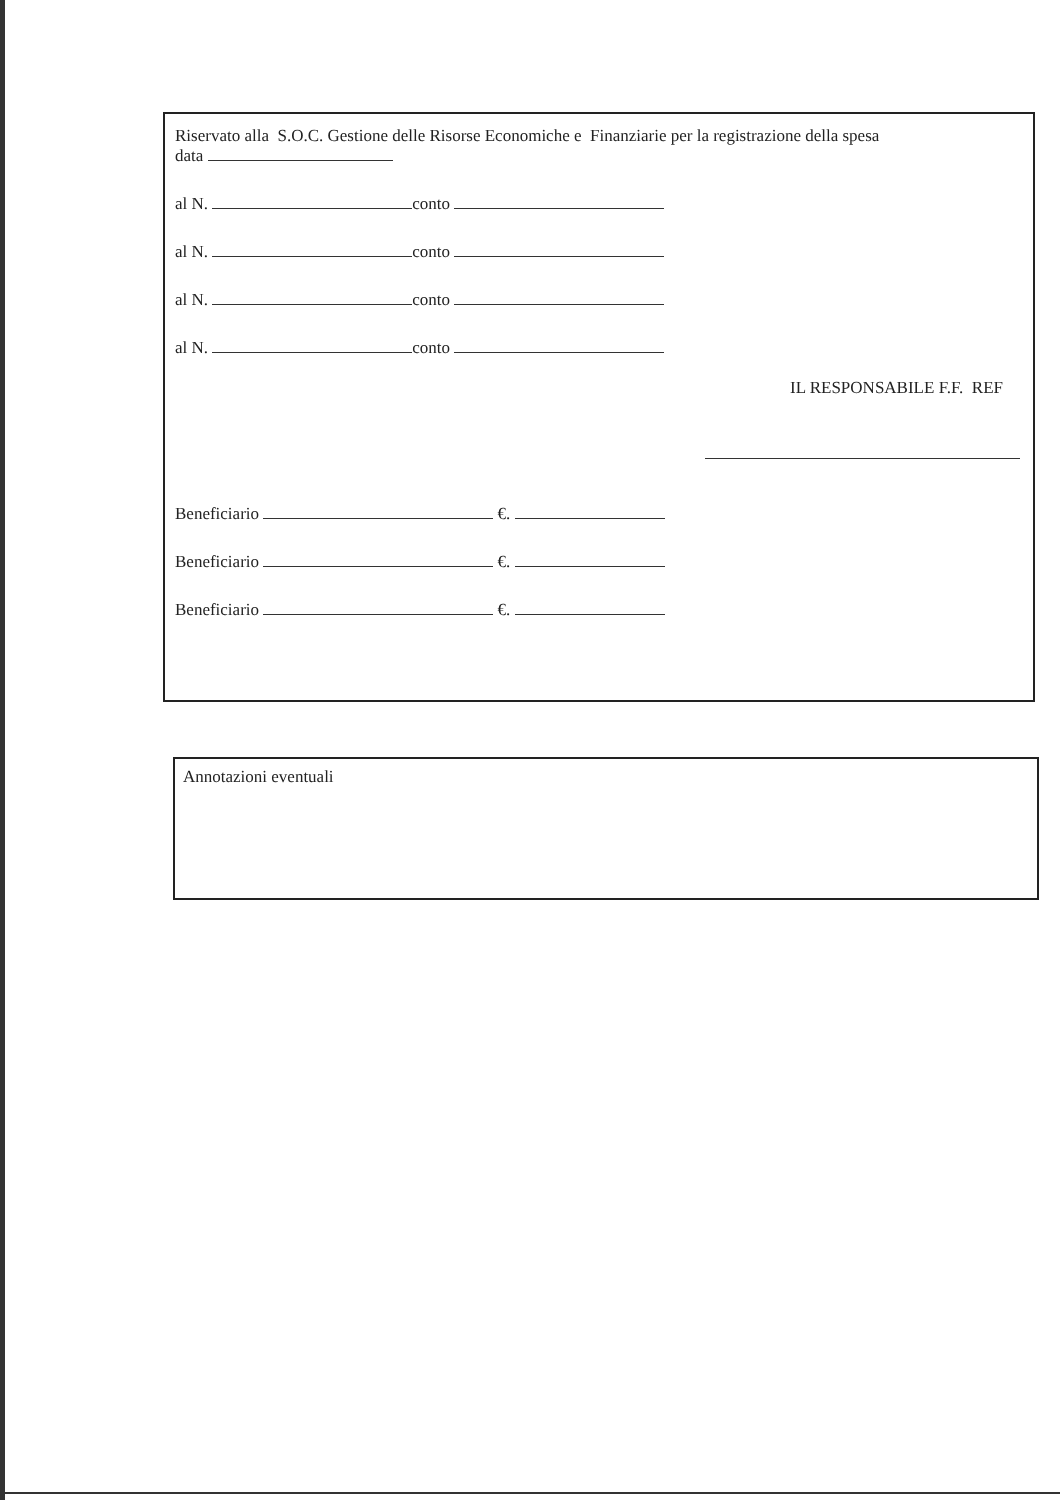Riservato alla S.O.C. Gestione delle Risorse Economiche e Finanziarie per la registrazione della spesa
data
al N. conto
al N. conto
al N. conto
al N. conto
IL RESPONSABILE F.F. REF
Beneficiario €.
Beneficiario €.
Beneficiario €.
Annotazioni eventuali